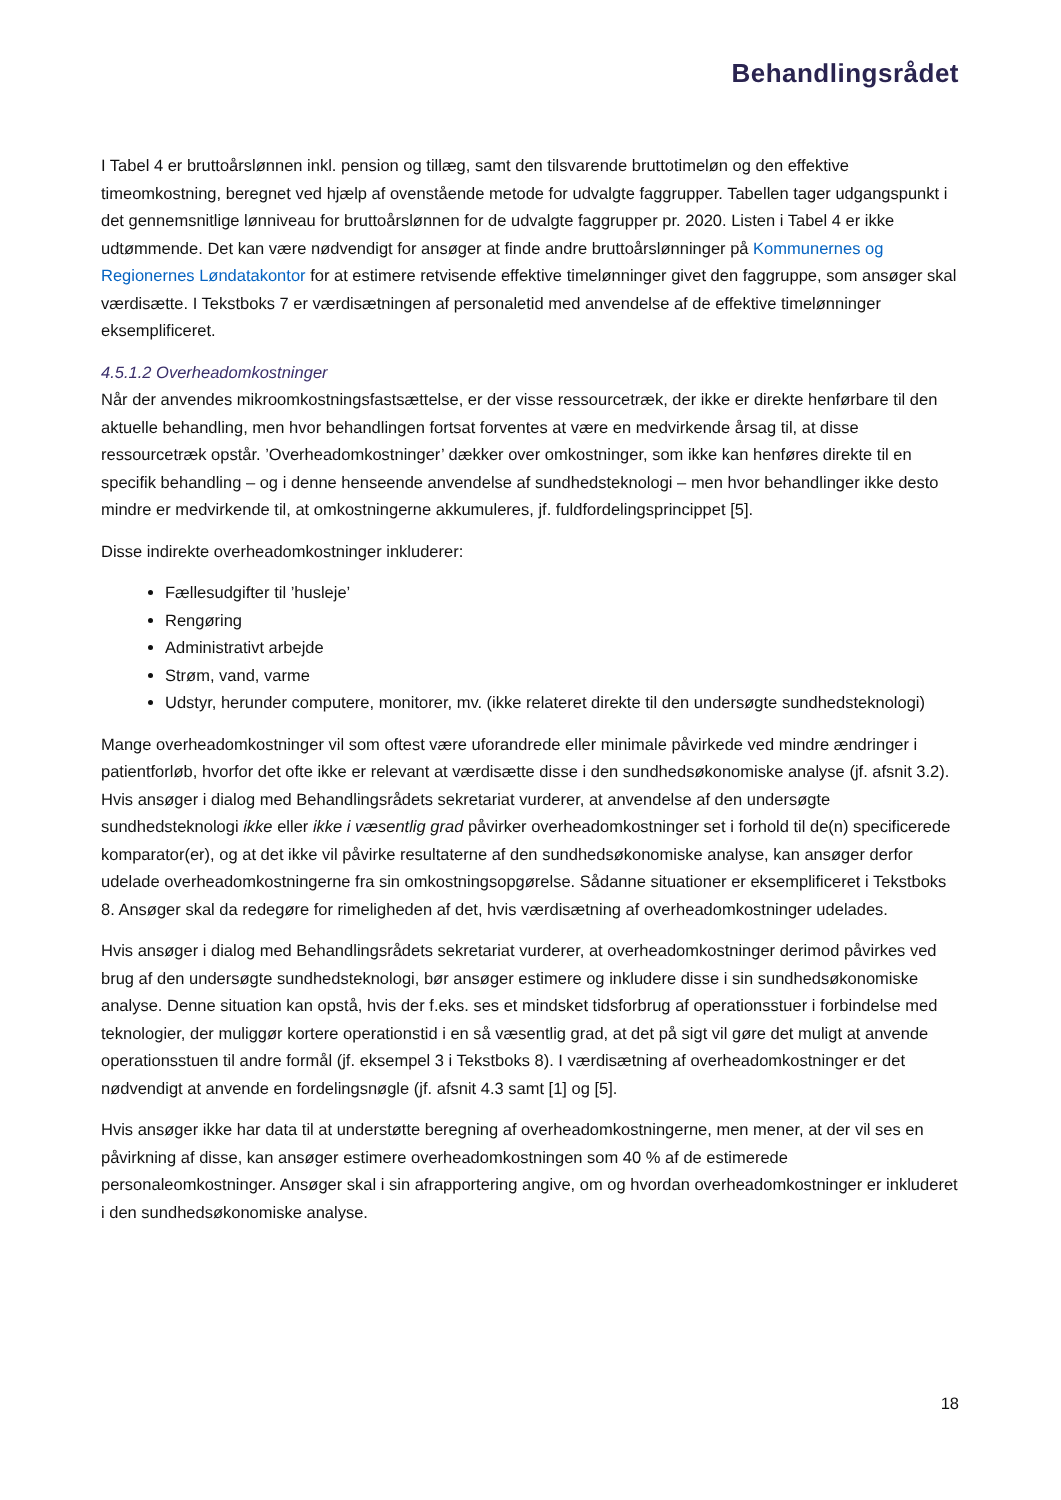Behandlingsrådet
I Tabel 4 er bruttoårslønnen inkl. pension og tillæg, samt den tilsvarende bruttotimeløn og den effektive timeomkostning, beregnet ved hjælp af ovenstående metode for udvalgte faggrupper. Tabellen tager udgangspunkt i det gennemsnitlige lønniveau for bruttoårslønnen for de udvalgte faggrupper pr. 2020. Listen i Tabel 4 er ikke udtømmende. Det kan være nødvendigt for ansøger at finde andre bruttoårslønninger på Kommunernes og Regionernes Løndatakontor for at estimere retvisende effektive timelønninger givet den faggruppe, som ansøger skal værdisætte. I Tekstboks 7 er værdisætningen af personaletid med anvendelse af de effektive timelønninger eksemplificeret.
4.5.1.2 Overheadomkostninger
Når der anvendes mikroomkostningsfastsættelse, er der visse ressourcetræk, der ikke er direkte henførbare til den aktuelle behandling, men hvor behandlingen fortsat forventes at være en medvirkende årsag til, at disse ressourcetræk opstår. ’Overheadomkostninger’ dækker over omkostninger, som ikke kan henføres direkte til en specifik behandling – og i denne henseende anvendelse af sundhedsteknologi – men hvor behandlinger ikke desto mindre er medvirkende til, at omkostningerne akkumuleres, jf. fuldfordelingsprincippet [5].
Disse indirekte overheadomkostninger inkluderer:
Fællesudgifter til ’husleje’
Rengøring
Administrativt arbejde
Strøm, vand, varme
Udstyr, herunder computere, monitorer, mv. (ikke relateret direkte til den undersøgte sundhedsteknologi)
Mange overheadomkostninger vil som oftest være uforandrede eller minimale påvirkede ved mindre ændringer i patientforløb, hvorfor det ofte ikke er relevant at værdisætte disse i den sundhedsøkonomiske analyse (jf. afsnit 3.2). Hvis ansøger i dialog med Behandlingsrådets sekretariat vurderer, at anvendelse af den undersøgte sundhedsteknologi ikke eller ikke i væsentlig grad påvirker overheadomkostninger set i forhold til de(n) specificerede komparator(er), og at det ikke vil påvirke resultaterne af den sundhedsøkonomiske analyse, kan ansøger derfor udelade overheadomkostningerne fra sin omkostningsopgørelse. Sådanne situationer er eksemplificeret i Tekstboks 8. Ansøger skal da redegøre for rimeligheden af det, hvis værdisætning af overheadomkostninger udelades.
Hvis ansøger i dialog med Behandlingsrådets sekretariat vurderer, at overheadomkostninger derimod påvirkes ved brug af den undersøgte sundhedsteknologi, bør ansøger estimere og inkludere disse i sin sundhedsøkonomiske analyse. Denne situation kan opstå, hvis der f.eks. ses et mindsket tidsforbrug af operationsstuer i forbindelse med teknologier, der muliggør kortere operationstid i en så væsentlig grad, at det på sigt vil gøre det muligt at anvende operationsstuen til andre formål (jf. eksempel 3 i Tekstboks 8). I værdisætning af overheadomkostninger er det nødvendigt at anvende en fordelingsnøgle (jf. afsnit 4.3 samt [1] og [5].
Hvis ansøger ikke har data til at understøtte beregning af overheadomkostningerne, men mener, at der vil ses en påvirkning af disse, kan ansøger estimere overheadomkostningen som 40 % af de estimerede personaleomkostninger. Ansøger skal i sin afrapportering angive, om og hvordan overheadomkostninger er inkluderet i den sundhedsøkonomiske analyse.
18